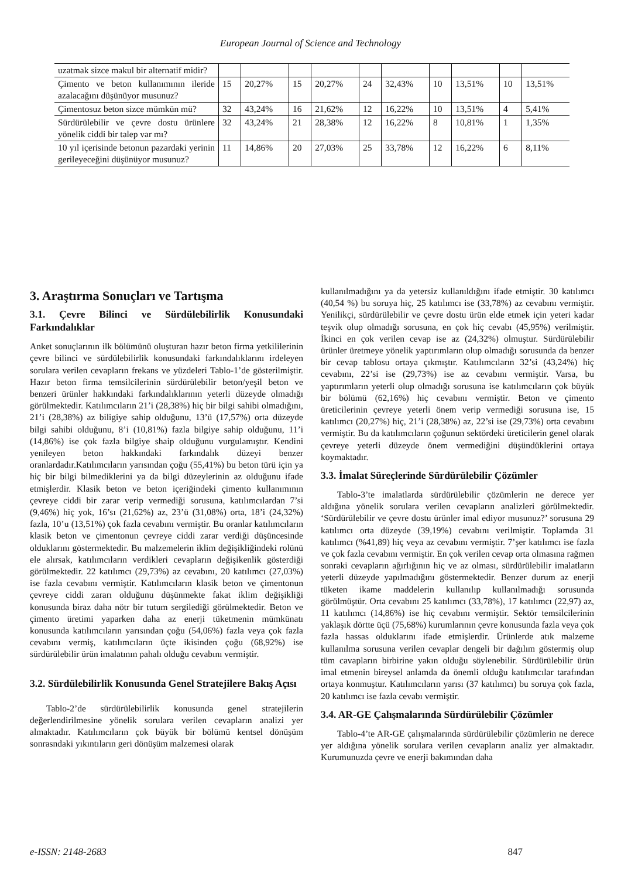European Journal of Science and Technology
| uzatmak sizce makul bir alternatif midir? | | | | | | | | | | |
| Çimento ve beton kullanımının ileride azalacağını düşünüyor musunuz? | 15 | 20,27% | 15 | 20,27% | 24 | 32,43% | 10 | 13,51% | 10 | 13,51% |
| Çimentosuz beton sizce mümkün mü? | 32 | 43,24% | 16 | 21,62% | 12 | 16,22% | 10 | 13,51% | 4 | 5,41% |
| Sürdürülebilir ve çevre dostu ürünlere yönelik ciddi bir talep var mı? | 32 | 43,24% | 21 | 28,38% | 12 | 16,22% | 8 | 10,81% | 1 | 1,35% |
| 10 yıl içerisinde betonun pazardaki yerinin gerileyeceğini düşünüyor musunuz? | 11 | 14,86% | 20 | 27,03% | 25 | 33,78% | 12 | 16,22% | 6 | 8,11% |
3. Araştırma Sonuçları ve Tartışma
3.1. Çevre Bilinci ve Sürdülebilirlik Konusundaki Farkındalıklar
Anket sonuçlarının ilk bölümünü oluşturan hazır beton firma yetkililerinin çevre bilinci ve sürdülebilirlik konusundaki farkındalıklarını irdeleyen sorulara verilen cevapların frekans ve yüzdeleri Tablo-1’de gösterilmiştir. Hazır beton firma temsilcilerinin sürdürülebilir beton/yeşil beton ve benzeri ürünler hakkındaki farkındalıklarının yeterli düzeyde olmadığı görülmektedir. Katılımcıların 21’i (28,38%) hiç bir bilgi sahibi olmadığını, 21’i (28,38%) az biligiye sahip olduğunu, 13’ü (17,57%) orta düzeyde bilgi sahibi olduğunu, 8’i (10,81%) fazla bilgiye sahip olduğunu, 11’i (14,86%) ise çok fazla bilgiye shaip olduğunu vurgulamıştır. Kendini yenileyen beton hakkındaki farkındalık düzeyi benzer oranlardadır.Katılımcıların yarısından çoğu (55,41%) bu beton türü için ya hiç bir bilgi bilmediklerini ya da bilgi düzeylerinin az olduğunu ifade etmişlerdir. Klasik beton ve beton içeriğindeki çimento kullanımının çevreye ciddi bir zarar verip vermediği sorusuna, katılımcılardan 7’si (9,46%) hiç yok, 16’sı (21,62%) az, 23’ü (31,08%) orta, 18’i (24,32%) fazla, 10’u (13,51%) çok fazla cevabını vermiştir. Bu oranlar katılımcıların klasik beton ve çimentonun çevreye ciddi zarar verdiği düşüncesinde olduklarını göstermektedir. Bu malzemelerin iklim değişikliğindeki rolünü ele alırsak, katılımcıların verdikleri cevapların değişikenlik gösterdiği görülmektedir. 22 katılımcı (29,73%) az cevabını, 20 katılımcı (27,03%) ise fazla cevabını vermiştir. Katılımcıların klasik beton ve çimentonun çevreye ciddi zararı olduğunu düşünmekte fakat iklim değişikliği konusunda biraz daha nötr bir tutum sergilediği görülmektedir. Beton ve çimento üretimi yaparken daha az enerji tüketmenin mümkünatı konusunda katılımcıların yarısından çoğu (54,06%) fazla veya çok fazla cevabını vermiş, katılımcıların üçte ikisinden çoğu (68,92%) ise sürdürülebilir ürün imalatının pahalı olduğu cevabını vermiştir.
3.2. Sürdülebilirlik Konusunda Genel Stratejilere Bakış Açısı
Tablo-2’de sürdürülebilirlik konusunda genel stratejilerin değerlendirilmesine yönelik sorulara verilen cevapların analizi yer almaktadır. Katılımcıların çok büyük bir bölümü kentsel dönüşüm sonrasndaki yıkıntıların geri dönüşüm malzemesi olarak
kullanılmadığını ya da yetersiz kullanıldığını ifade etmiştir. 30 katılımcı (40,54 %) bu soruya hiç, 25 katılımcı ise (33,78%) az cevabını vermiştir. Yenilikçi, sürdürülebilir ve çevre dostu ürün elde etmek için yeteri kadar teşvik olup olmadığı sorusuna, en çok hiç cevabı (45,95%) verilmiştir. İkinci en çok verilen cevap ise az (24,32%) olmuştur. Sürdürülebilir ürünler üretmeye yönelik yaptırımların olup olmadığı sorusunda da benzer bir cevap tablosu ortaya çıkmıştır. Katılımcıların 32’si (43,24%) hiç cevabını, 22’si ise (29,73%) ise az cevabını vermiştir. Varsa, bu yaptırımların yeterli olup olmadığı sorusuna ise katılımcıların çok büyük bir bölümü (62,16%) hiç cevabını vermiştir. Beton ve çimento üreticilerinin çevreye yeterli önem verip vermediği sorusuna ise, 15 katılımcı (20,27%) hiç, 21’i (28,38%) az, 22’si ise (29,73%) orta cevabını vermiştir. Bu da katılımcıların çoğunun sektördeki üreticilerin genel olarak çevreye yeterli düzeyde önem vermediğini düşündüklerini ortaya koymaktadır.
3.3. İmalat Süreçlerinde Sürdürülebilir Çözümler
Tablo-3’te imalatlarda sürdürülebilir çözümlerin ne derece yer aldığına yönelik sorulara verilen cevapların analizleri görülmektedir. ‘Sürdürülebilir ve çevre dostu ürünler imal ediyor musunuz?’ sorusuna 29 katılımcı orta düzeyde (39,19%) cevabını verilmiştir. Toplamda 31 katılımcı (%41,89) hiç veya az cevabını vermiştir. 7’şer katılımcı ise fazla ve çok fazla cevabını vermiştir. En çok verilen cevap orta olmasına rağmen sonraki cevapların ağırlığının hiç ve az olması, sürdürülebilir imalatların yeterli düzeyde yapılmadığını göstermektedir. Benzer durum az enerji tüketen ikame maddelerin kullanılıp kullanılmadığı sorusunda görülmüştür. Orta cevabını 25 katılımcı (33,78%), 17 katılımcı (22,97) az, 11 katılımcı (14,86%) ise hiç cevabını vermiştir. Sektör temsilcilerinin yaklaşık dörtte üçü (75,68%) kurumlarının çevre konusunda fazla veya çok fazla hassas olduklarını ifade etmişlerdir. Ürünlerde atık malzeme kullanılma sorusuna verilen cevaplar dengeli bir dağılım göstermiş olup tüm cavapların birbirine yakın olduğu söylenebilir. Sürdürülebilir ürün imal etmenin bireysel anlamda da önemli olduğu katılımcılar tarafından ortaya konmuştur. Katılımcıların yarısı (37 katılımcı) bu soruya çok fazla, 20 katılımcı ise fazla cevabı vermiştir.
3.4. AR-GE Çalışmalarında Sürdürülebilir Çözümler
Tablo-4’te AR-GE çalışmalarında sürdürülebilir çözümlerin ne derece yer aldığına yönelik sorulara verilen cevapların analiz yer almaktadır. Kurumunuzda çevre ve enerji bakımından daha
e-ISSN: 2148-2683 847